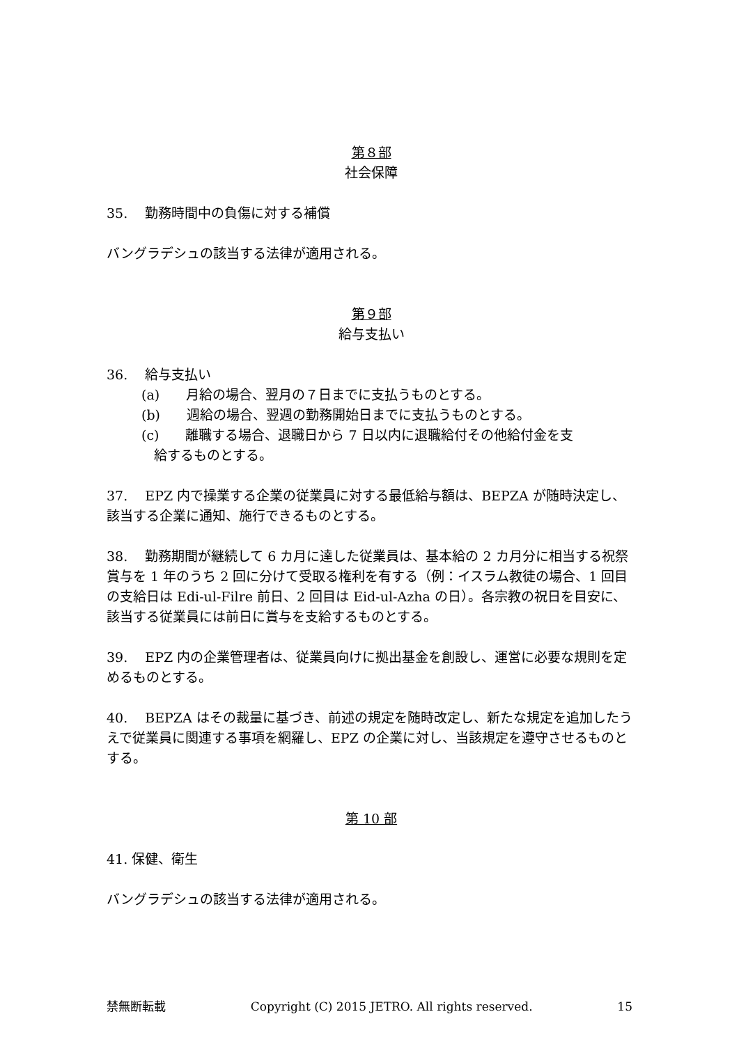第８部
社会保障
35.　 勤務時間中の負傷に対する補償
バングラデシュの該当する法律が適用される。
第９部
給与支払い
36.　 給与支払い
(a)　　月給の場合、翌月の７日までに支払うものとする。
(b)　　週給の場合、翌週の勤務開始日までに支払うものとする。
(c)　　離職する場合、退職日から 7 日以内に退職給付その他給付金を支
給するものとする。
37.　 EPZ 内で操業する企業の従業員に対する最低給与額は、BEPZA が随時決定し、該当する企業に通知、施行できるものとする。
38.　 勤務期間が継続して 6 カ月に達した従業員は、基本給の 2 カ月分に相当する祝祭賞与を 1 年のうち 2 回に分けて受取る権利を有する（例：イスラム教徒の場合、1 回目の支給日は Edi-ul-Filre 前日、2 回目は Eid-ul-Azha の日）。各宗教の祝日を目安に、該当する従業員には前日に賞与を支給するものとする。
39.　 EPZ 内の企業管理者は、従業員向けに拠出基金を創設し、運営に必要な規則を定めるものとする。
40.　 BEPZA はその裁量に基づき、前述の規定を随時改定し、新たな規定を追加したうえで従業員に関連する事項を網羅し、EPZ の企業に対し、当該規定を遵守させるものとする。
第 10 部
41. 保健、衛生
バングラデシュの該当する法律が適用される。
禁無断転載 Copyright (C) 2015 JETRO. All rights reserved. 15